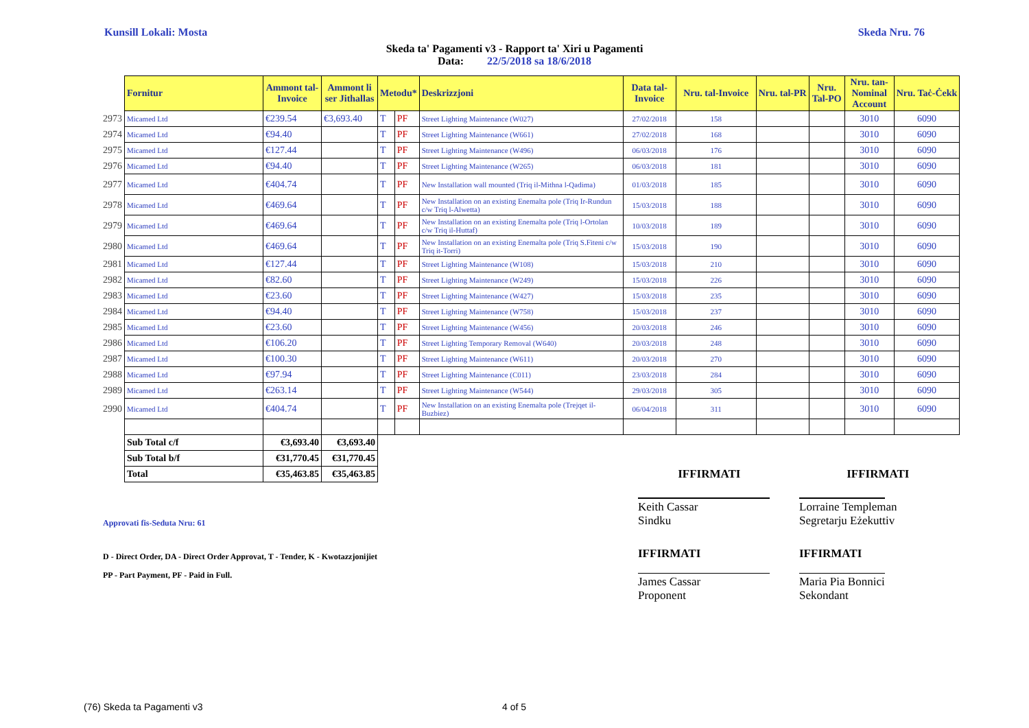Kunsill Lokali: Mosta Skeda Nru. 76
Skeda ta' Pagamenti v3 - Rapport ta' Xiri u Pagamenti
Data: 22/5/2018 sa 18/6/2018
| | Fornitur | Ammont tal-Invoice | Ammont li ser Jithallas | Metodu* | | Deskrizzjoni | Data tal-Invoice | Nru. tal-Invoice | Nru. tal-PR | Nru. Tal-PO | Nru. tan-Nominal Account | Nru. Taċ-Ċekk |
| --- | --- | --- | --- | --- | --- | --- | --- | --- | --- | --- | --- | --- |
| 2973 | Micamed Ltd | €239.54 | €3,693.40 | T | PF | Street Lighting Maintenance (W027) | 27/02/2018 | 158 | | | 3010 | 6090 |
| 2974 | Micamed Ltd | €94.40 | | T | PF | Street Lighting Maintenance (W661) | 27/02/2018 | 168 | | | 3010 | 6090 |
| 2975 | Micamed Ltd | €127.44 | | T | PF | Street Lighting Maintenance (W496) | 06/03/2018 | 176 | | | 3010 | 6090 |
| 2976 | Micamed Ltd | €94.40 | | T | PF | Street Lighting Maintenance (W265) | 06/03/2018 | 181 | | | 3010 | 6090 |
| 2977 | Micamed Ltd | €404.74 | | T | PF | New Installation wall mounted (Triq il-Mithna l-Qadima) | 01/03/2018 | 185 | | | 3010 | 6090 |
| 2978 | Micamed Ltd | €469.64 | | T | PF | New Installation on an existing Enemalta pole (Triq Ir-Rundun c/w Triq l-Alwetta) | 15/03/2018 | 188 | | | 3010 | 6090 |
| 2979 | Micamed Ltd | €469.64 | | T | PF | New Installation on an existing Enemalta pole (Triq l-Ortolan c/w Triq il-Huttaf) | 10/03/2018 | 189 | | | 3010 | 6090 |
| 2980 | Micamed Ltd | €469.64 | | T | PF | New Installation on an existing Enemalta pole (Triq S.Fiteni c/w Triq it-Torri) | 15/03/2018 | 190 | | | 3010 | 6090 |
| 2981 | Micamed Ltd | €127.44 | | T | PF | Street Lighting Maintenance (W108) | 15/03/2018 | 210 | | | 3010 | 6090 |
| 2982 | Micamed Ltd | €82.60 | | T | PF | Street Lighting Maintenance (W249) | 15/03/2018 | 226 | | | 3010 | 6090 |
| 2983 | Micamed Ltd | €23.60 | | T | PF | Street Lighting Maintenance (W427) | 15/03/2018 | 235 | | | 3010 | 6090 |
| 2984 | Micamed Ltd | €94.40 | | T | PF | Street Lighting Maintenance (W758) | 15/03/2018 | 237 | | | 3010 | 6090 |
| 2985 | Micamed Ltd | €23.60 | | T | PF | Street Lighting Maintenance (W456) | 20/03/2018 | 246 | | | 3010 | 6090 |
| 2986 | Micamed Ltd | €106.20 | | T | PF | Street Lighting Temporary Removal (W640) | 20/03/2018 | 248 | | | 3010 | 6090 |
| 2987 | Micamed Ltd | €100.30 | | T | PF | Street Lighting Maintenance (W611) | 20/03/2018 | 270 | | | 3010 | 6090 |
| 2988 | Micamed Ltd | €97.94 | | T | PF | Street Lighting Maintenance (C011) | 23/03/2018 | 284 | | | 3010 | 6090 |
| 2989 | Micamed Ltd | €263.14 | | T | PF | Street Lighting Maintenance (W544) | 29/03/2018 | 305 | | | 3010 | 6090 |
| 2990 | Micamed Ltd | €404.74 | | T | PF | New Installation on an existing Enemalta pole (Trejqet il-Buzbiez) | 06/04/2018 | 311 | | | 3010 | 6090 |
| | Sub Total c/f | €3,693.40 | €3,693.40 | | | | | | | | | |
| | Sub Total b/f | €31,770.45 | €31,770.45 | | | | | | | | | |
| | Total | €35,463.85 | €35,463.85 | | | | | IFFIRMATI | | | IFFIRMATI | |
Approvati fis-Seduta Nru: 61
D - Direct Order, DA - Direct Order Approvat, T - Tender, K - Kwotazzjonijiet
PP - Part Payment, PF - Paid in Full.
Keith Cassar
Sindku
IFFIRMATI
James Cassar
Proponent
Lorraine Templeman
Segretarju Eżekuttiv
IFFIRMATI
Maria Pia Bonnici
Sekondant
(76) Skeda ta Pagamenti v3 4 of 5